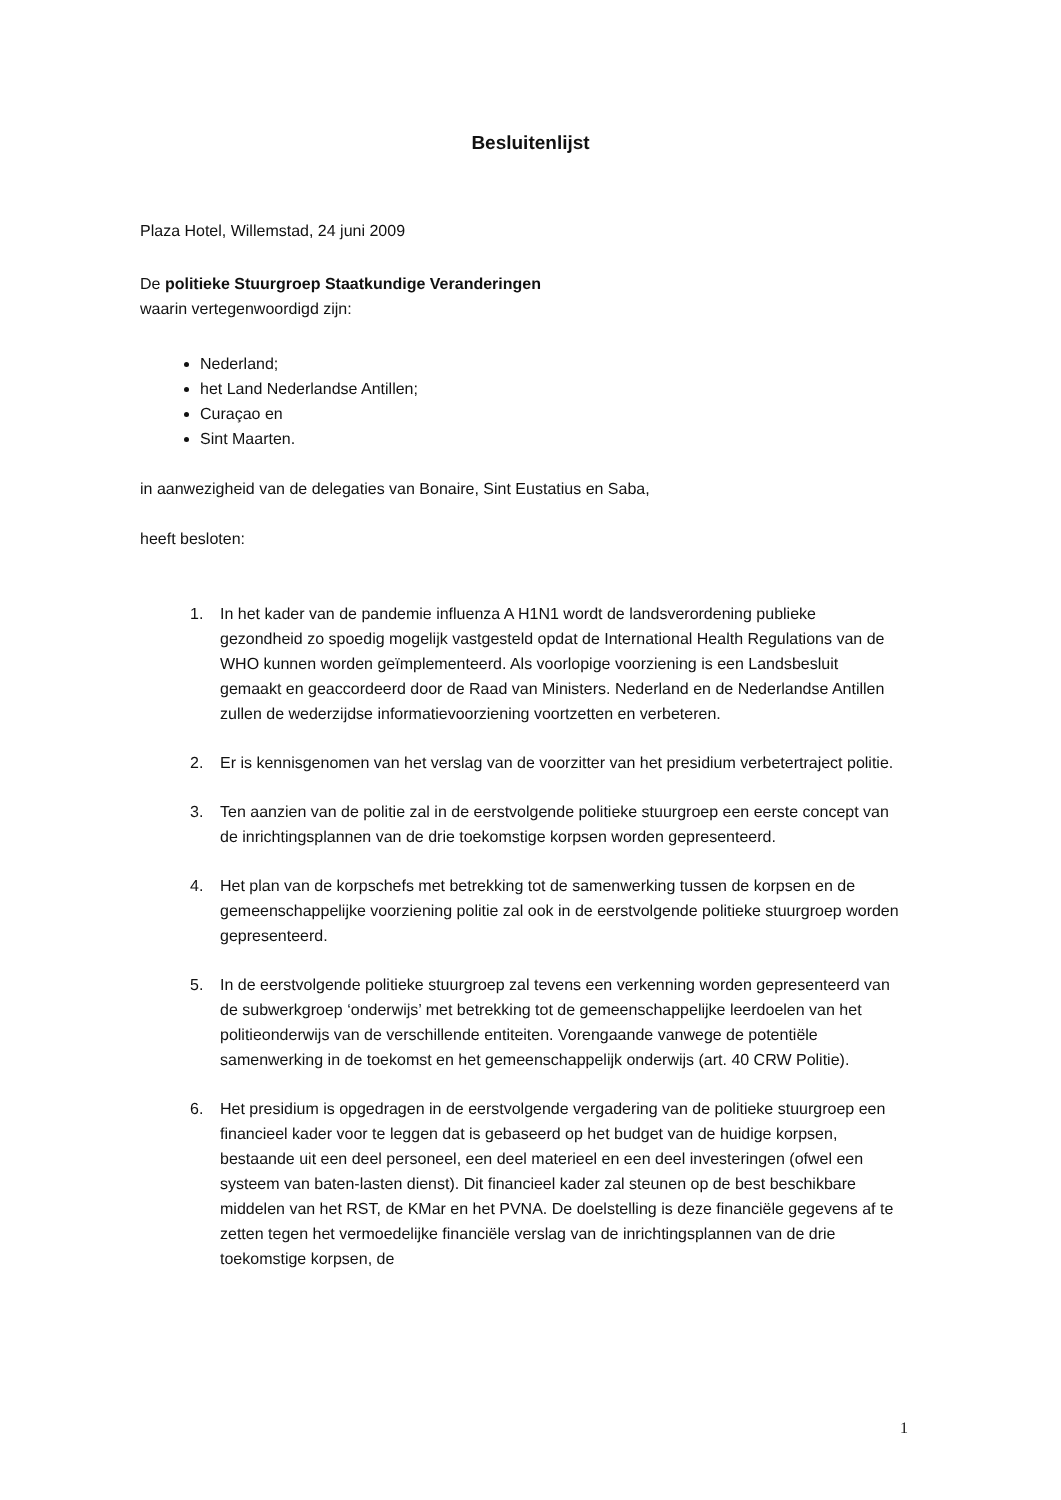Besluitenlijst
Plaza Hotel, Willemstad, 24 juni 2009
De politieke Stuurgroep Staatkundige Veranderingen
waarin vertegenwoordigd zijn:
Nederland;
het Land Nederlandse Antillen;
Curaçao en
Sint Maarten.
in aanwezigheid van de delegaties van Bonaire, Sint Eustatius en Saba,
heeft besloten:
1. In het kader van de pandemie influenza A H1N1 wordt de landsverordening publieke gezondheid zo spoedig mogelijk vastgesteld opdat de International Health Regulations van de WHO kunnen worden geïmplementeerd. Als voorlopige voorziening is een Landsbesluit gemaakt en geaccordeerd door de Raad van Ministers. Nederland en de Nederlandse Antillen zullen de wederzijdse informatievoorziening voortzetten en verbeteren.
2. Er is kennisgenomen van het verslag van de voorzitter van het presidium verbetertraject politie.
3. Ten aanzien van de politie zal in de eerstvolgende politieke stuurgroep een eerste concept van de inrichtingsplannen van de drie toekomstige korpsen worden gepresenteerd.
4. Het plan van de korpschefs met betrekking tot de samenwerking tussen de korpsen en de gemeenschappelijke voorziening politie zal ook in de eerstvolgende politieke stuurgroep worden gepresenteerd.
5. In de eerstvolgende politieke stuurgroep zal tevens een verkenning worden gepresenteerd van de subwerkgroep ‘onderwijs’ met betrekking tot de gemeenschappelijke leerdoelen van het politieonderwijs van de verschillende entiteiten. Vorengaande vanwege de potentiële samenwerking in de toekomst en het gemeenschappelijk onderwijs (art. 40 CRW Politie).
6. Het presidium is opgedragen in de eerstvolgende vergadering van de politieke stuurgroep een financieel kader voor te leggen dat is gebaseerd op het budget van de huidige korpsen, bestaande uit een deel personeel, een deel materieel en een deel investeringen (ofwel een systeem van baten-lasten dienst). Dit financieel kader zal steunen op de best beschikbare middelen van het RST, de KMar en het PVNA. De doelstelling is deze financiële gegevens af te zetten tegen het vermoedelijke financiële verslag van de inrichtingsplannen van de drie toekomstige korpsen, de
1